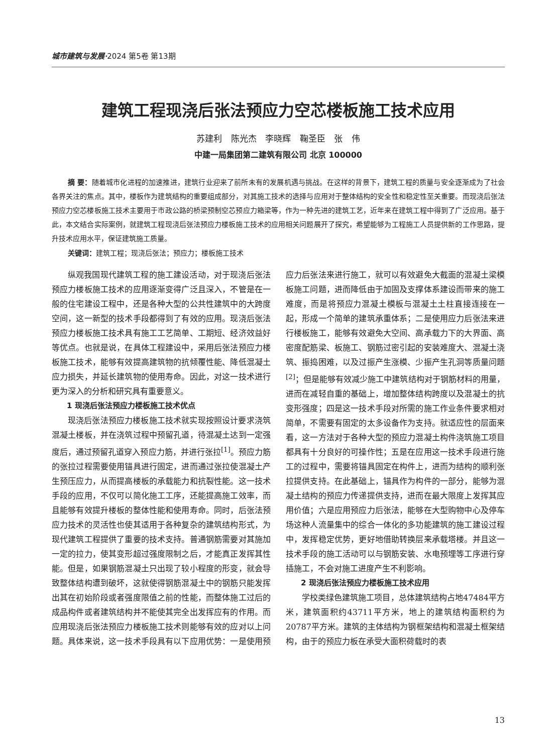城市建筑与发展·2024 第5卷 第13期
建筑工程现浇后张法预应力空芯楼板施工技术应用
苏建利 陈光杰 李晓辉 鞠圣臣 张 伟
中建一局集团第二建筑有限公司 北京 100000
摘 要：随着城市化进程的加速推进，建筑行业迎来了前所未有的发展机遇与挑战。在这样的背景下，建筑工程的质量与安全逐渐成为了社会各界关注的焦点。其中，楼板作为建筑结构的重要组成部分，对其施工技术的选择与应用对于整体结构的安全性和稳定性至关重要。而现浇后张法预应力空芯楼板施工技术主要用于市政公路的桥梁预制空芯预应力箱梁等，作为一种先进的建筑工艺，近年来在建筑工程中得到了广泛应用。基于此，本文结合实际案例，就建筑工程现浇后张法预应力楼板施工技术的应用相关问题展开了探究，希望能够为工程施工人员提供新的工作思路，提升技术应用水平，保证建筑施工质量。
关键词：建筑工程；现浇后张法；预应力；楼板施工技术
纵观我国现代建筑工程的施工建设活动，对于现浇后张法预应力楼板施工技术的应用逐渐变得广泛且深入，不管是在一般的住宅建设工程中，还是各种大型的公共性建筑中的大跨度空间，这一新型的技术手段都得到了有效的应用。现浇后张法预应力楼板施工技术具有施工工艺简单、工期短、经济效益好等优点。也就是说，在具体工程建设中，采用后张法预应力楼板施工技术，能够有效提高建筑物的抗倾覆性能、降低混凝土应力损失，并延长建筑物的使用寿命。因此，对这一技术进行更为深入的分析和研究具有重要意义。
1 现浇后张法预应力楼板施工技术优点
现浇后张法预应力楼板施工技术就实现按照设计要求浇筑混凝土楼板，并在浇筑过程中预留孔道，待混凝土达到一定强度后，通过预留孔道穿入预应力筋，并进行张拉<sup>[1]</sup>。预应力筋的张拉过程需要使用锚具进行固定，进而通过张拉使混凝土产生预压应力，从而提高楼板的承载能力和抗裂性能。这一技术手段的应用，不仅可以简化施工工序，还能提高施工效率，而且能够有效提升楼板的整体性能和使用寿命。同时，后张法预应力技术的灵活性也使其适用于各种复杂的建筑结构形式，为现代建筑工程提供了重要的技术支持。普通钢筋需要对其施加一定的拉力，使其变形超过强度限制之后，才能真正发挥其性能。但是，如果钢筋混凝土只出现了较小程度的形变，就会导致整体结构遭到破坏，这就使得钢筋混凝土中的钢筋只能发挥出其在初始阶段或者强度限值之前的性能，而整体施工过后的成品构件或者建筑结构并不能使其完全出发挥应有的作用。而应用现浇后张法预应力楼板施工技术则能够有效的应对以上问题。具体来说，这一技术手段具有以下应用优势：一是使用预应力后张法来进行施工，就可以有效避免大截面的混凝土梁模板施工问题，进而降低由于加固及支撑体系建设而带来的施工难度，而是将预应力混凝土模板与混凝土土柱直接连接在一起，形成一个简单的建筑承重体系；二是使用应力后张法来进行楼板施工，能够有效避免大空间、高承载力下的大界面、高密度配筋梁、板施工、钢筋过密引起的安装难度大、混凝土浇筑、振捣困难，以及过振产生涨模、少振产生孔洞等质量问题<sup>[2]</sup>；但是能够有效减少施工中建筑结构对于钢筋材料的用量，进而在减轻自重的基础上，增加整体结构跨度以及混凝土的抗变形强度；四是这一技术手段对所需的施工作业条件要求相对简单，不需要有固定的太多设备作为支持。就适应性的层面来看，这一方法对于各种大型的预应力混凝土构件浇筑施工项目都具有十分良好的可操作性；五是在应用这一技术手段进行施工的过程中，需要将锚具固定在构件上，进而为结构的顺利张拉提供支持。在此基础上，锚具作为构件的一部分，能够为混凝土结构的预应力传递提供支持，进而在最大限度上发挥其应用价值；六是应用预应力后张法，能够在大型购物中心及停车场这种人流量集中的综合一体化的多功能建筑的施工建设过程中，发挥稳定优势，更好地借助转换层来承载塔楼。并且这一技术手段的施工活动可以与钢筋安装、水电预埋等工序进行穿插施工，不会对施工进度产生不利影响。
2 现浇后张法预应力楼板施工技术应用
学校类绿色建筑施工项目，总体建筑结构占地47484平方米，建筑面积约43711平方米，地上的建筑结构面积约为20787平方米。建筑的主体结构为钢框架结构和混凝土框架结构，由于的预应力板在承受大面积荷载时的表
13